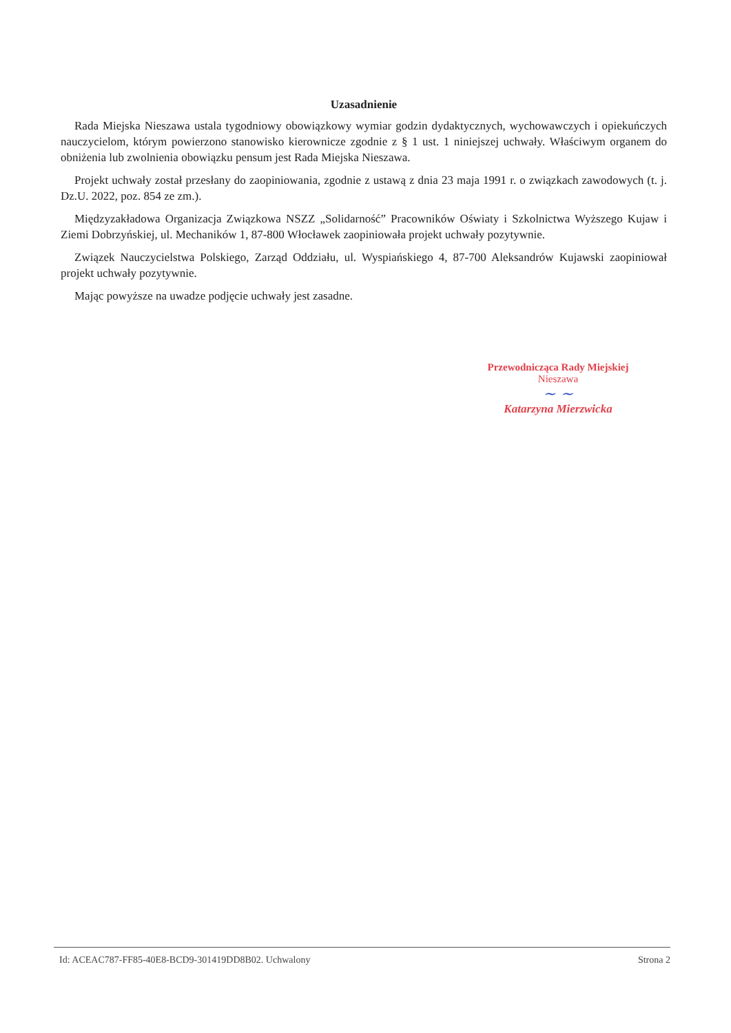Uzasadnienie
Rada Miejska Nieszawa ustala tygodniowy obowiązkowy wymiar godzin dydaktycznych, wychowawczych i opiekuńczych nauczycielom, którym powierzono stanowisko kierownicze zgodnie z § 1 ust. 1 niniejszej uchwały. Właściwym organem do obniżenia lub zwolnienia obowiązku pensum jest Rada Miejska Nieszawa.
Projekt uchwały został przesłany do zaopiniowania, zgodnie z ustawą z dnia 23 maja 1991 r. o związkach zawodowych (t. j. Dz.U. 2022, poz. 854 ze zm.).
Międzyzakładowa Organizacja Związkowa NSZZ „Solidarność” Pracowników Oświaty i Szkolnictwa Wyższego Kujaw i Ziemi Dobrzyńskiej, ul. Mechaników 1, 87-800 Włocławek zaopiniowała projekt uchwały pozytywnie.
Związek Nauczycielstwa Polskiego, Zarząd Oddziału, ul. Wyspiańskiego 4, 87-700 Aleksandrów Kujawski zaopiniował projekt uchwały pozytywnie.
Mając powyższe na uwadze podjęcie uchwały jest zasadne.
Przewodnicząca Rady Miejskiej
Nieszawa
~ ~
Katarzyna Mierzwicka
Id: ACEAC787-FF85-40E8-BCD9-301419DD8B02. Uchwalony Strona 2